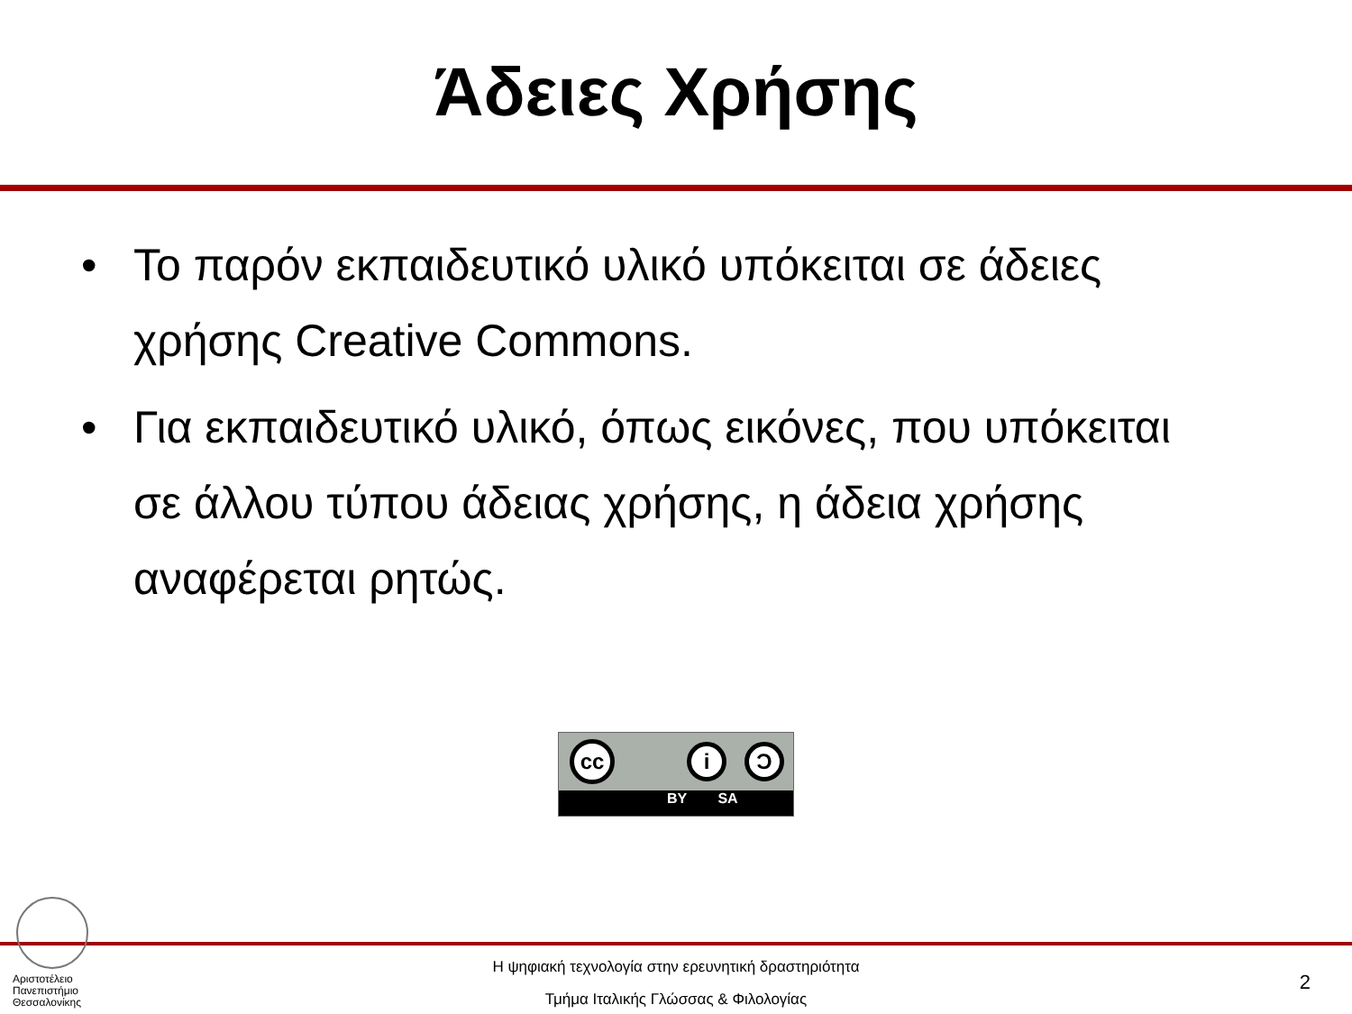Άδειες Χρήσης
• Το παρόν εκπαιδευτικό υλικό υπόκειται σε άδειες χρήσης Creative Commons.
• Για εκπαιδευτικό υλικό, όπως εικόνες, που υπόκειται σε άλλου τύπου άδειας χρήσης, η άδεια χρήσης αναφέρεται ρητώς.
cc
i Ͻ
BY SA
Αριστοτέλειο
Πανεπιστήμιο
Θεσσαλονίκης
Η ψηφιακή τεχνολογία στην ερευνητική δραστηριότητα
Τμήμα Ιταλικής Γλώσσας & Φιλολογίας
2